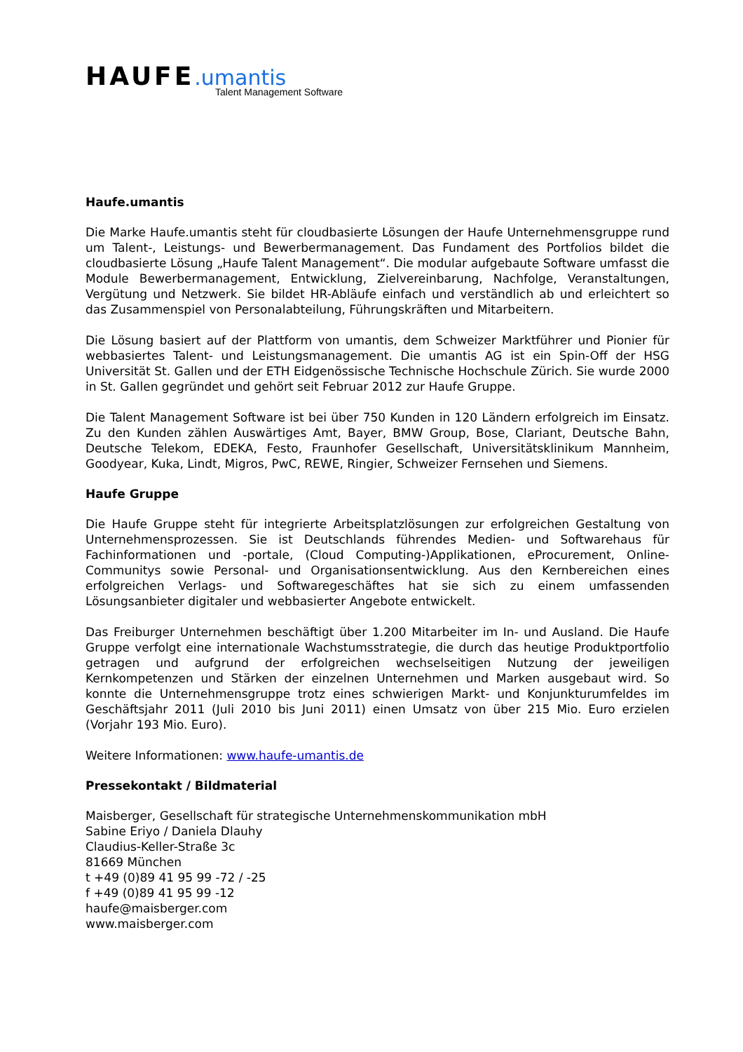HAUFE.umantis
Talent Management Software
Haufe.umantis
Die Marke Haufe.umantis steht für cloudbasierte Lösungen der Haufe Unternehmensgruppe rund um Talent-, Leistungs- und Bewerbermanagement. Das Fundament des Portfolios bildet die cloudbasierte Lösung „Haufe Talent Management“. Die modular aufgebaute Software umfasst die Module Bewerbermanagement, Entwicklung, Zielvereinbarung, Nachfolge, Veranstaltungen, Vergütung und Netzwerk. Sie bildet HR-Abläufe einfach und verständlich ab und erleichtert so das Zusammenspiel von Personalabteilung, Führungskräften und Mitarbeitern.
Die Lösung basiert auf der Plattform von umantis, dem Schweizer Marktführer und Pionier für webbasiertes Talent- und Leistungsmanagement. Die umantis AG ist ein Spin-Off der HSG Universität St. Gallen und der ETH Eidgenössische Technische Hochschule Zürich. Sie wurde 2000 in St. Gallen gegründet und gehört seit Februar 2012 zur Haufe Gruppe.
Die Talent Management Software ist bei über 750 Kunden in 120 Ländern erfolgreich im Einsatz. Zu den Kunden zählen Auswärtiges Amt, Bayer, BMW Group, Bose, Clariant, Deutsche Bahn, Deutsche Telekom, EDEKA, Festo, Fraunhofer Gesellschaft, Universitätsklinikum Mannheim, Goodyear, Kuka, Lindt, Migros, PwC, REWE, Ringier, Schweizer Fernsehen und Siemens.
Haufe Gruppe
Die Haufe Gruppe steht für integrierte Arbeitsplatzlösungen zur erfolgreichen Gestaltung von Unternehmensprozessen. Sie ist Deutschlands führendes Medien- und Softwarehaus für Fachinformationen und -portale, (Cloud Computing-)Applikationen, eProcurement, Online-Communitys sowie Personal- und Organisationsentwicklung. Aus den Kernbereichen eines erfolgreichen Verlags- und Softwaregeschäftes hat sie sich zu einem umfassenden Lösungsanbieter digitaler und webbasierter Angebote entwickelt.
Das Freiburger Unternehmen beschäftigt über 1.200 Mitarbeiter im In- und Ausland. Die Haufe Gruppe verfolgt eine internationale Wachstumsstrategie, die durch das heutige Produktportfolio getragen und aufgrund der erfolgreichen wechselseitigen Nutzung der jeweiligen Kernkompetenzen und Stärken der einzelnen Unternehmen und Marken ausgebaut wird. So konnte die Unternehmensgruppe trotz eines schwierigen Markt- und Konjunkturumfeldes im Geschäftsjahr 2011 (Juli 2010 bis Juni 2011) einen Umsatz von über 215 Mio. Euro erzielen (Vorjahr 193 Mio. Euro).
Weitere Informationen: www.haufe-umantis.de
Pressekontakt / Bildmaterial
Maisberger, Gesellschaft für strategische Unternehmenskommunikation mbH
Sabine Eriyo / Daniela Dlauhy
Claudius-Keller-Straße 3c
81669 München
t +49 (0)89 41 95 99 -72 / -25
f +49 (0)89 41 95 99 -12
haufe@maisberger.com
www.maisberger.com